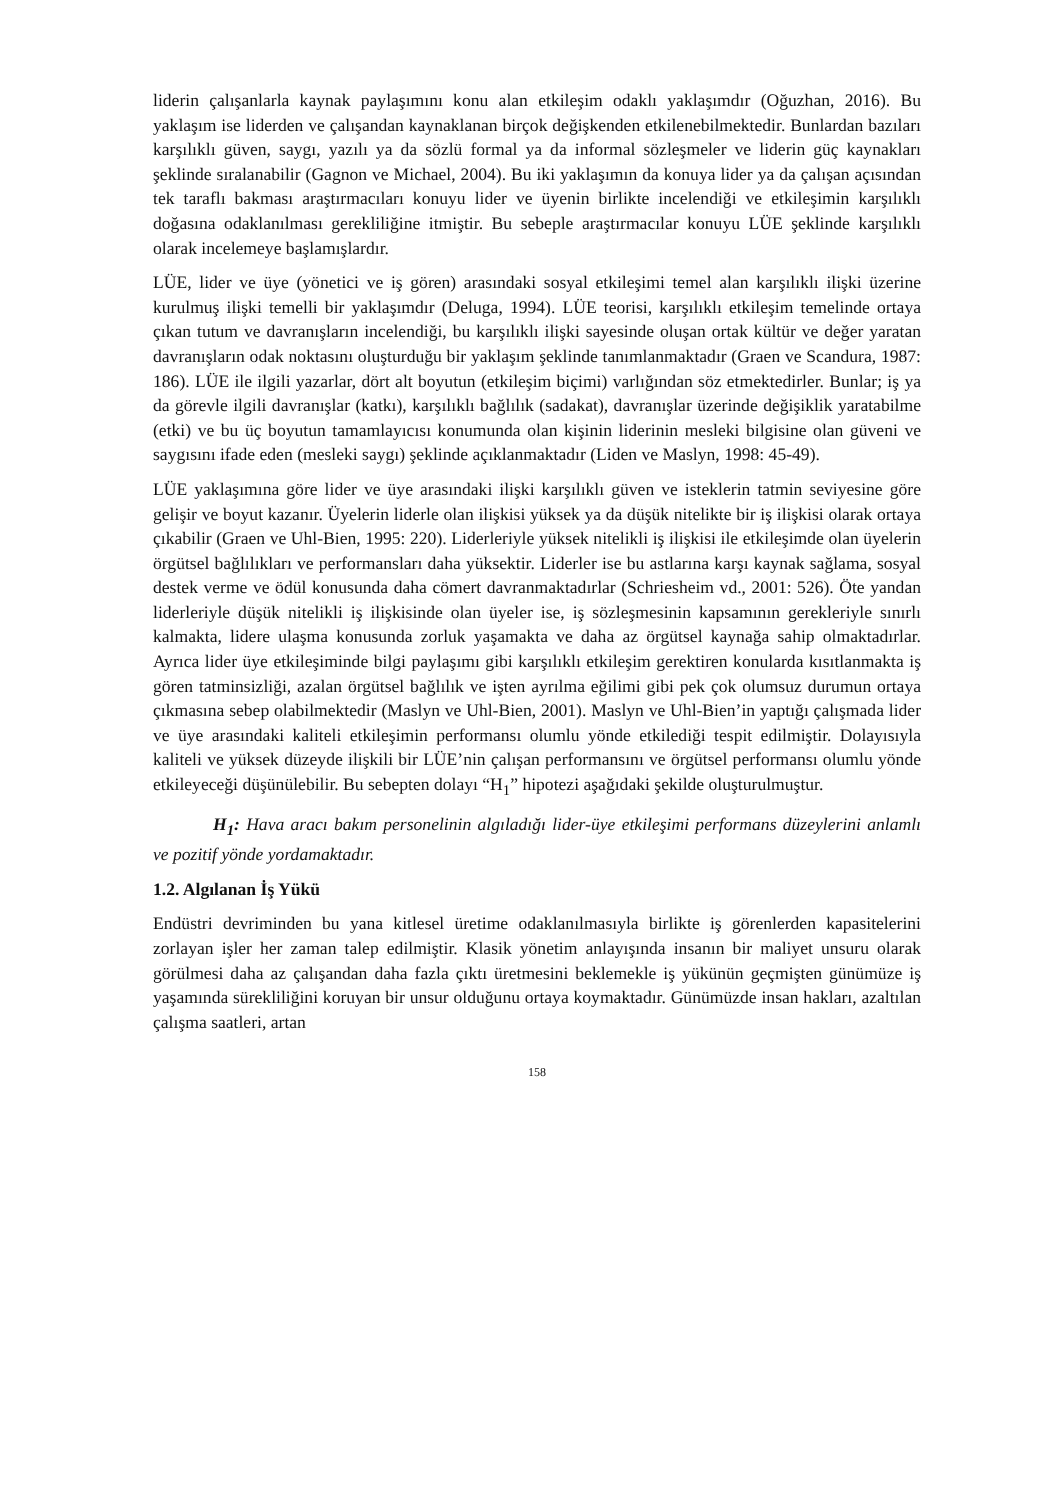liderin çalışanlarla kaynak paylaşımını konu alan etkileşim odaklı yaklaşımdır (Oğuzhan, 2016). Bu yaklaşım ise liderden ve çalışandan kaynaklanan birçok değişkenden etkilenebilmektedir. Bunlardan bazıları karşılıklı güven, saygı, yazılı ya da sözlü formal ya da informal sözleşmeler ve liderin güç kaynakları şeklinde sıralanabilir (Gagnon ve Michael, 2004). Bu iki yaklaşımın da konuya lider ya da çalışan açısından tek taraflı bakması araştırmacıları konuyu lider ve üyenin birlikte incelendiği ve etkileşimin karşılıklı doğasına odaklanılması gerekliliğine itmiştir. Bu sebeple araştırmacılar konuyu LÜE şeklinde karşılıklı olarak incelemeye başlamışlardır.
LÜE, lider ve üye (yönetici ve iş gören) arasındaki sosyal etkileşimi temel alan karşılıklı ilişki üzerine kurulmuş ilişki temelli bir yaklaşımdır (Deluga, 1994). LÜE teorisi, karşılıklı etkileşim temelinde ortaya çıkan tutum ve davranışların incelendiği, bu karşılıklı ilişki sayesinde oluşan ortak kültür ve değer yaratan davranışların odak noktasını oluşturduğu bir yaklaşım şeklinde tanımlanmaktadır (Graen ve Scandura, 1987: 186). LÜE ile ilgili yazarlar, dört alt boyutun (etkileşim biçimi) varlığından söz etmektedirler. Bunlar; iş ya da görevle ilgili davranışlar (katkı), karşılıklı bağlılık (sadakat), davranışlar üzerinde değişiklik yaratabilme (etki) ve bu üç boyutun tamamlayıcısı konumunda olan kişinin liderinin mesleki bilgisine olan güveni ve saygısını ifade eden (mesleki saygı) şeklinde açıklanmaktadır (Liden ve Maslyn, 1998: 45-49).
LÜE yaklaşımına göre lider ve üye arasındaki ilişki karşılıklı güven ve isteklerin tatmin seviyesine göre gelişir ve boyut kazanır. Üyelerin liderle olan ilişkisi yüksek ya da düşük nitelikte bir iş ilişkisi olarak ortaya çıkabilir (Graen ve Uhl-Bien, 1995: 220). Liderleriyle yüksek nitelikli iş ilişkisi ile etkileşimde olan üyelerin örgütsel bağlılıkları ve performansları daha yüksektir. Liderler ise bu astlarına karşı kaynak sağlama, sosyal destek verme ve ödül konusunda daha cömert davranmaktadırlar (Schriesheim vd., 2001: 526). Öte yandan liderleriyle düşük nitelikli iş ilişkisinde olan üyeler ise, iş sözleşmesinin kapsamının gerekleriyle sınırlı kalmakta, lidere ulaşma konusunda zorluk yaşamakta ve daha az örgütsel kaynağa sahip olmaktadırlar. Ayrıca lider üye etkileşiminde bilgi paylaşımı gibi karşılıklı etkileşim gerektiren konularda kısıtlanmakta iş gören tatminsizliği, azalan örgütsel bağlılık ve işten ayrılma eğilimi gibi pek çok olumsuz durumun ortaya çıkmasına sebep olabilmektedir (Maslyn ve Uhl-Bien, 2001). Maslyn ve Uhl-Bien’in yaptığı çalışmada lider ve üye arasındaki kaliteli etkileşimin performansı olumlu yönde etkilediği tespit edilmiştir. Dolayısıyla kaliteli ve yüksek düzeyde ilişkili bir LÜE’nin çalışan performansını ve örgütsel performansı olumlu yönde etkileyeceği düşünülebilir. Bu sebepten dolayı “H<sub>1</sub>” hipotezi aşağıdaki şekilde oluşturulmuştur.
H<sub>1</sub>: Hava aracı bakım personelinin algıladığı lider-üye etkileşimi performans düzeylerini anlamlı ve pozitif yönde yordamaktadır.
1.2. Algılanan İş Yükü
Endüstri devriminden bu yana kitlesel üretime odaklanılmasıyla birlikte iş görenlerden kapasitelerini zorlayan işler her zaman talep edilmiştir. Klasik yönetim anlayışında insanın bir maliyet unsuru olarak görülmesi daha az çalışandan daha fazla çıktı üretmesini beklemekle iş yükünün geçmişten günümüze iş yaşamında sürekliliğini koruyan bir unsur olduğunu ortaya koymaktadır. Günümüzde insan hakları, azaltılan çalışma saatleri, artan
158